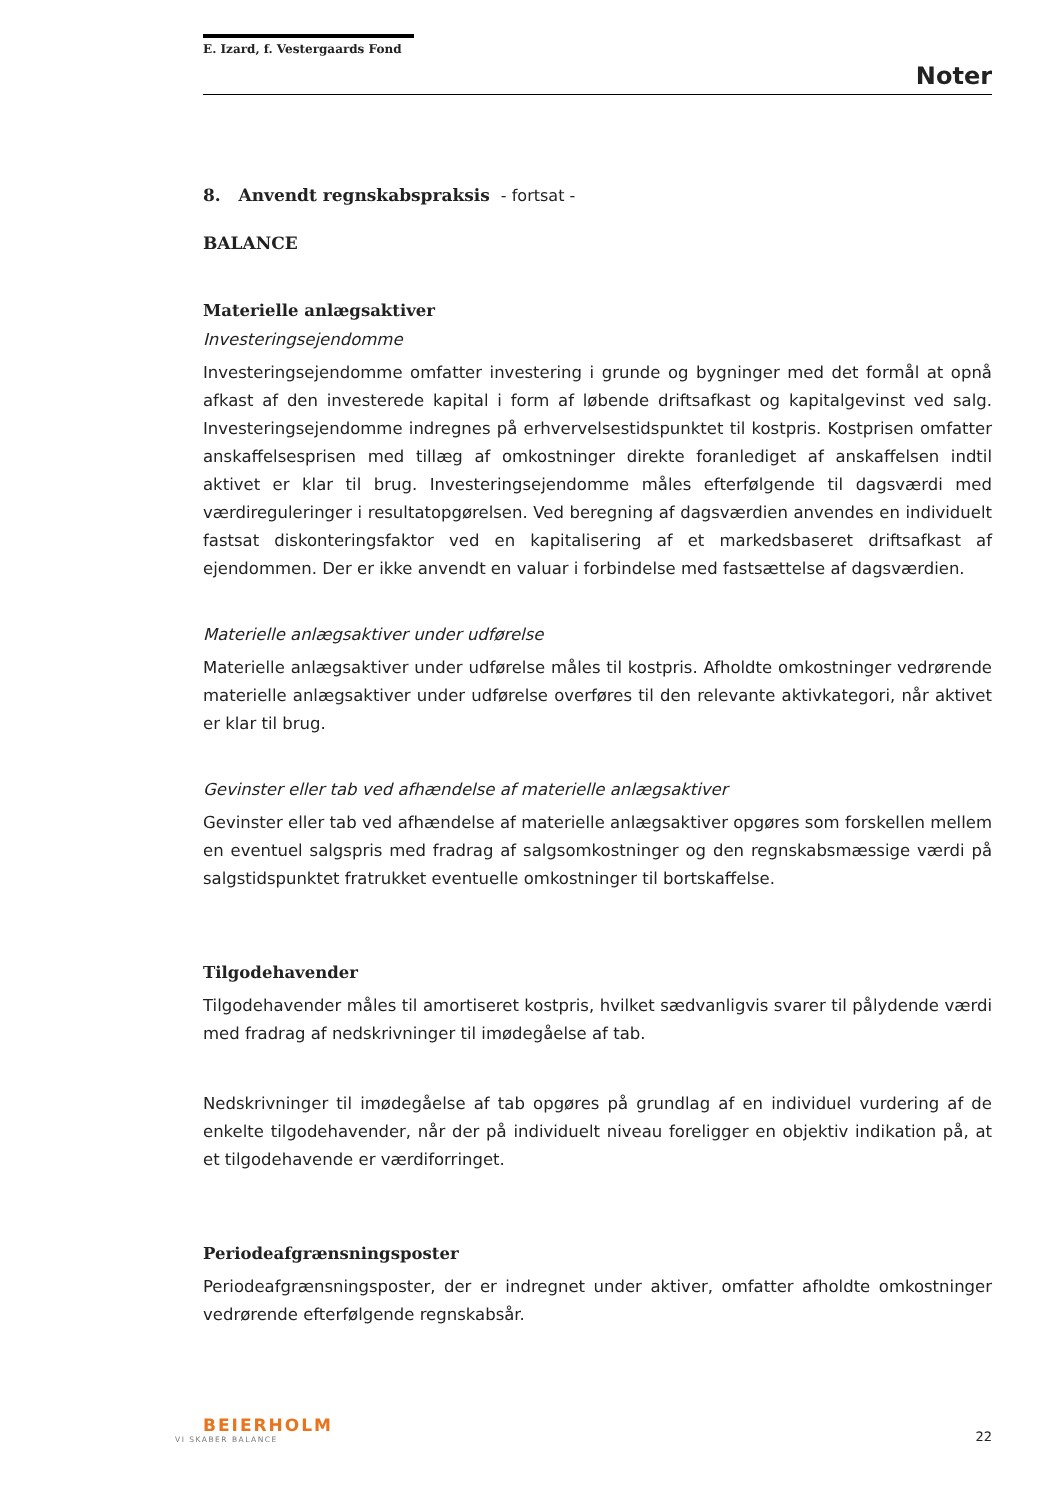E. Izard, f. Vestergaards Fond
Noter
8. Anvendt regnskabspraksis - fortsat -
BALANCE
Materielle anlægsaktiver
Investeringsejendomme
Investeringsejendomme omfatter investering i grunde og bygninger med det formål at opnå afkast af den investerede kapital i form af løbende driftsafkast og kapitalgevinst ved salg. Investeringsejendomme indregnes på erhvervelsestidspunktet til kostpris. Kostprisen omfatter anskaffelsesprisen med tillæg af omkostninger direkte foranlediget af anskaffelsen indtil aktivet er klar til brug. Investeringsejendomme måles efterfølgende til dagsværdi med værdireguleringer i resultatopgørelsen. Ved beregning af dagsværdien anvendes en individuelt fastsat diskonteringsfaktor ved en kapitalisering af et markedsbaseret driftsafkast af ejendommen. Der er ikke anvendt en valuar i forbindelse med fastsættelse af dagsværdien.
Materielle anlægsaktiver under udførelse
Materielle anlægsaktiver under udførelse måles til kostpris. Afholdte omkostninger vedrørende materielle anlægsaktiver under udførelse overføres til den relevante aktivkategori, når aktivet er klar til brug.
Gevinster eller tab ved afhændelse af materielle anlægsaktiver
Gevinster eller tab ved afhændelse af materielle anlægsaktiver opgøres som forskellen mellem en eventuel salgspris med fradrag af salgsomkostninger og den regnskabsmæssige værdi på salgstidspunktet fratrukket eventuelle omkostninger til bortskaffelse.
Tilgodehavender
Tilgodehavender måles til amortiseret kostpris, hvilket sædvanligvis svarer til pålydende værdi med fradrag af nedskrivninger til imødegåelse af tab.
Nedskrivninger til imødegåelse af tab opgøres på grundlag af en individuel vurdering af de enkelte tilgodehavender, når der på individuelt niveau foreligger en objektiv indikation på, at et tilgodehavende er værdiforringet.
Periodeafgrænsningsposter
Periodeafgrænsningsposter, der er indregnet under aktiver, omfatter afholdte omkostninger vedrørende efterfølgende regnskabsår.
BEIERHOLM
VI SKABER BALANCE
22